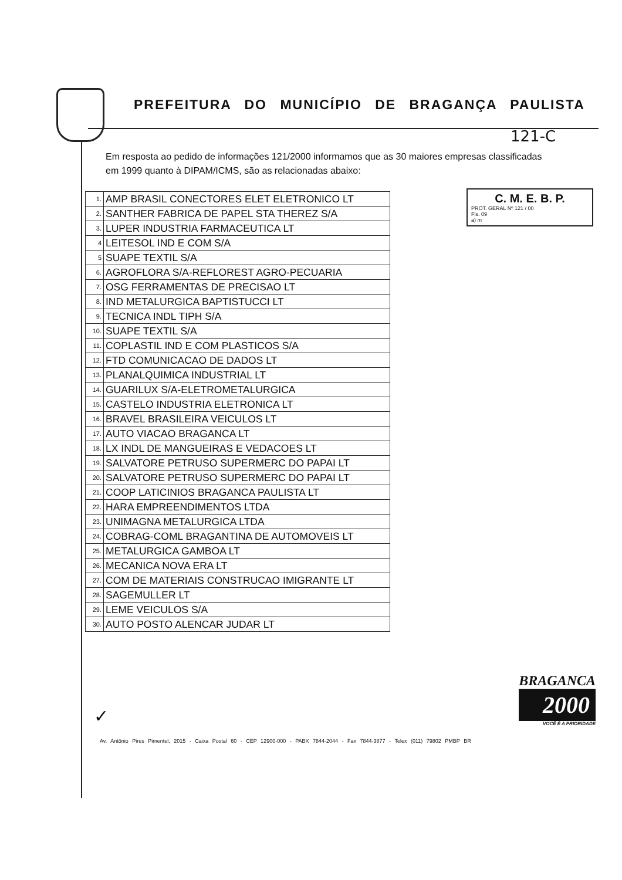PREFEITURA DO MUNICÍPIO DE BRAGANÇA PAULISTA
121-C
Em resposta ao pedido de informações 121/2000 informamos que as 30 maiores empresas classificadas em 1999 quanto à DIPAM/ICMS, são as relacionadas abaixo:
C. M. E. B. P.
PROT. GERAL Nº 121 / 00
Fls. 09
a) m
| 1. | AMP BRASIL CONECTORES ELET ELETRONICO LT |
| 2. | SANTHER FABRICA DE PAPEL STA THEREZ S/A |
| 3. | LUPER INDUSTRIA FARMACEUTICA LT |
| 4 | LEITESOL IND E COM S/A |
| 5 | SUAPE TEXTIL S/A |
| 6. | AGROFLORA S/A-REFLOREST AGRO-PECUARIA |
| 7. | OSG FERRAMENTAS DE PRECISAO LT |
| 8. | IND METALURGICA BAPTISTUCCI LT |
| 9. | TECNICA INDL TIPH S/A |
| 10. | SUAPE TEXTIL S/A |
| 11. | COPLASTIL IND E COM PLASTICOS S/A |
| 12. | FTD COMUNICACAO DE DADOS LT |
| 13. | PLANALQUIMICA INDUSTRIAL LT |
| 14. | GUARILUX S/A-ELETROMETALURGICA |
| 15. | CASTELO INDUSTRIA ELETRONICA LT |
| 16. | BRAVEL BRASILEIRA VEICULOS LT |
| 17. | AUTO VIACAO BRAGANCA LT |
| 18. | LX INDL DE MANGUEIRAS E VEDACOES LT |
| 19. | SALVATORE PETRUSO SUPERMERC DO PAPAI LT |
| 20. | SALVATORE PETRUSO SUPERMERC DO PAPAI LT |
| 21. | COOP LATICINIOS BRAGANCA PAULISTA LT |
| 22. | HARA EMPREENDIMENTOS LTDA |
| 23. | UNIMAGNA METALURGICA LTDA |
| 24. | COBRAG-COML BRAGANTINA DE AUTOMOVEIS LT |
| 25. | METALURGICA GAMBOA LT |
| 26. | MECANICA NOVA ERA LT |
| 27. | COM DE MATERIAIS CONSTRUCAO IMIGRANTE LT |
| 28. | SAGEMULLER LT |
| 29. | LEME VEICULOS S/A |
| 30. | AUTO POSTO ALENCAR JUDAR LT |
✓
BRAGANCA
2000
VOCÊ É A PRIORIDADE
Av. Antônio Pires Pimentel, 2015 - Caixa Postal 60 - CEP 12900-000 - PABX 7844-2044 - Fax 7844-3877 - Telex (011) 79802 PMBP BR